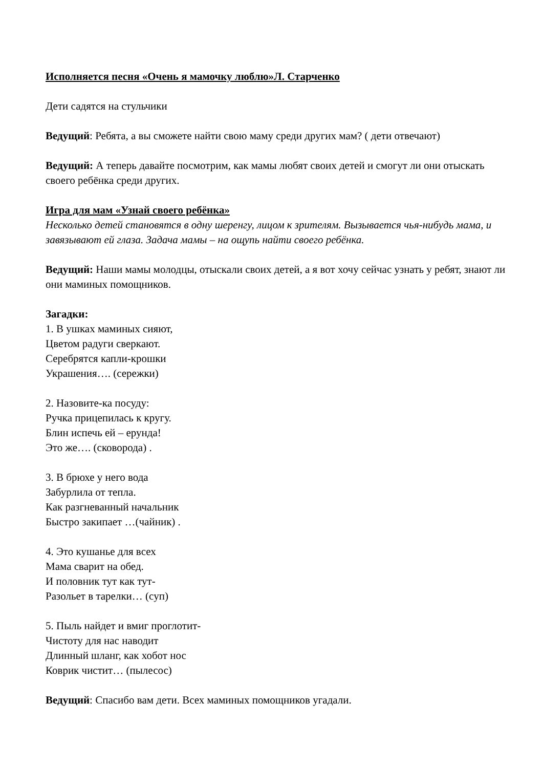Исполняется песня «Очень я мамочку люблю»Л. Старченко
Дети садятся на стульчики
Ведущий: Ребята, а вы сможете найти свою маму среди других мам? ( дети отвечают)
Ведущий: А теперь давайте посмотрим, как мамы любят своих детей и смогут ли они отыскать своего ребёнка среди других.
Игра для мам «Узнай своего ребёнка»
Несколько детей становятся в одну шеренгу, лицом к зрителям. Вызывается чья-нибудь мама, и завязывают ей глаза. Задача мамы – на ощупь найти своего ребёнка.
Ведущий: Наши мамы молодцы, отыскали своих детей, а я вот хочу сейчас узнать у ребят, знают ли они маминых помощников.
Загадки:
1. В ушках маминых сияют,
Цветом радуги сверкают.
Серебрятся капли-крошки
Украшения…. (сережки)
2. Назовите-ка посуду:
Ручка прицепилась к кругу.
Блин испечь ей – ерунда!
Это же…. (сковорода) .
3. В брюхе у него вода
Забурлила от тепла.
Как разгневанный начальник
Быстро закипает …(чайник) .
4. Это кушанье для всех
Мама сварит на обед.
И половник тут как тут-
Разольет в тарелки… (суп)
5. Пыль найдет и вмиг проглотит-
Чистоту для нас наводит
Длинный шланг, как хобот нос
Коврик чистит… (пылесос)
Ведущий: Спасибо вам дети. Всех маминых помощников угадали.